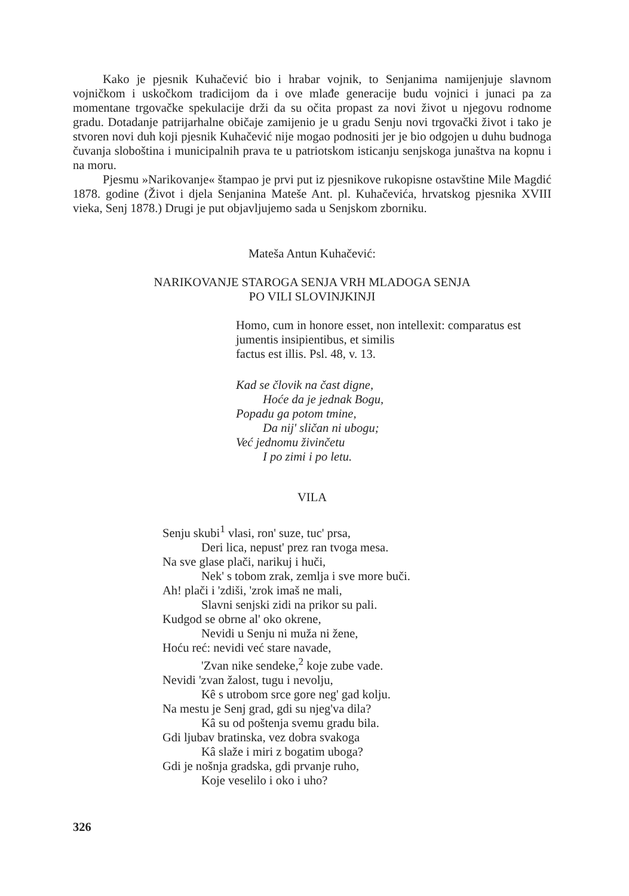Kako je pjesnik Kuhačević bio i hrabar vojnik, to Senjanima namijenjuje slavnom vojničkom i uskočkom tradicijom da i ove mlađe generacije budu vojnici i junaci pa za momentane trgovačke spekulacije drži da su očita propast za novi život u njegovu rodnome gradu. Dotadanje patrijarhalne običaje zamijenio je u gradu Senju novi trgovački život i tako je stvoren novi duh koji pjesnik Kuhačević nije mogao podnositi jer je bio odgojen u duhu budnoga čuvanja sloboština i municipalnih prava te u patriotskom isticanju senjskoga junaštva na kopnu i na moru.
Pjesmu »Narikovanje« štampao je prvi put iz pjesnikove rukopisne ostavštine Mile Magdić 1878. godine (Život i djela Senjanina Mateše Ant. pl. Kuhačevića, hrvatskog pjesnika XVIII vieka, Senj 1878.) Drugi je put objavljujemo sada u Senjskom zborniku.
Mateša Antun Kuhačević:
NARIKOVANJE STAROGA SENJA VRH MLADOGA SENJA
PO VILI SLOVINJKINJI
Homo, cum in honore esset, non intellexit: comparatus est jumentis insipientibus, et similis
factus est illis. Psl. 48, v. 13.
Kad se človik na čast digne,
Hoće da je jednak Bogu,
Popadu ga potom tmine,
Da nij' sličan ni ubogu;
Već jednomu živinčetu
I po zimi i po letu.
VILA
Senju skubi<sup>1</sup> vlasi, ron' suze, tuc' prsa,
Deri lica, nepust' prez ran tvoga mesa.
Na sve glase plači, narikuj i huči,
Nek' s tobom zrak, zemlja i sve more buči.
Ah! plači i 'zdiši, 'zrok imaš ne mali,
Slavni senjski zidi na prikor su pali.
Kudgod se obrne al' oko okrene,
Nevidi u Senju ni muža ni žene,
Hoću reć: nevidi već stare navade,
'Zvan nike sendeke,<sup>2</sup> koje zube vade.
Nevidi 'zvan žalost, tugu i nevolju,
Kê s utrobom srce gore neg' gad kolju.
Na mestu je Senj grad, gdi su njeg'va dila?
Kâ su od poštenja svemu gradu bila.
Gdi ljubav bratinska, vez dobra svakoga
Kâ slaže i miri z bogatim uboga?
Gdi je nošnja gradska, gdi prvanje ruho,
Koje veselilo i oko i uho?
326